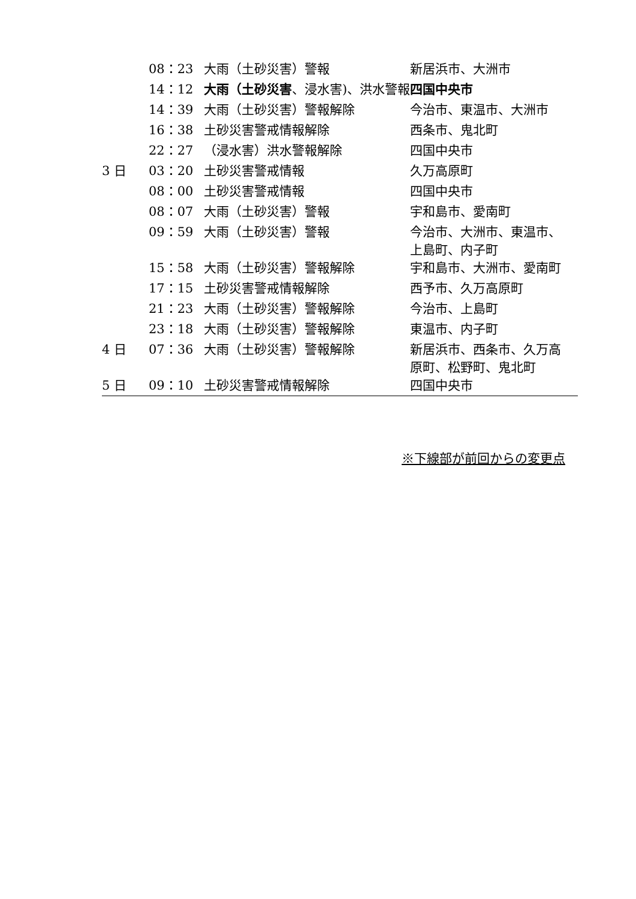| | 08：23 | 大雨（土砂災害）警報 | 新居浜市、大洲市 |
| | 14：12 | 大雨（土砂災害 、浸水害)、洪水警報 | 四国中央市 |
| | 14：39 | 大雨（土砂災害）警報解除 | 今治市、東温市、大洲市 |
| | 16：38 | 土砂災害警戒情報解除 | 西条市、鬼北町 |
| | 22：27 | （浸水害）洪水警報解除 | 四国中央市 |
| 3 日 | 03：20 | 土砂災害警戒情報 | 久万高原町 |
| | 08：00 | 土砂災害警戒情報 | 四国中央市 |
| | 08：07 | 大雨（土砂災害）警報 | 宇和島市、愛南町 |
| | 09：59 | 大雨（土砂災害）警報 | 今治市、大洲市、東温市、 上島町、内子町 |
| | 15：58 | 大雨（土砂災害）警報解除 | 宇和島市、大洲市、愛南町 |
| | 17：15 | 土砂災害警戒情報解除 | 西予市、久万高原町 |
| | 21：23 | 大雨（土砂災害）警報解除 | 今治市、上島町 |
| | 23：18 | 大雨（土砂災害）警報解除 | 東温市、内子町 |
| 4 日 | 07：36 | 大雨（土砂災害）警報解除 | 新居浜市、西条市、久万高 原町、松野町、鬼北町 |
| 5 日 | 09：10 | 土砂災害警戒情報解除 | 四国中央市 |
※下線部が前回からの変更点